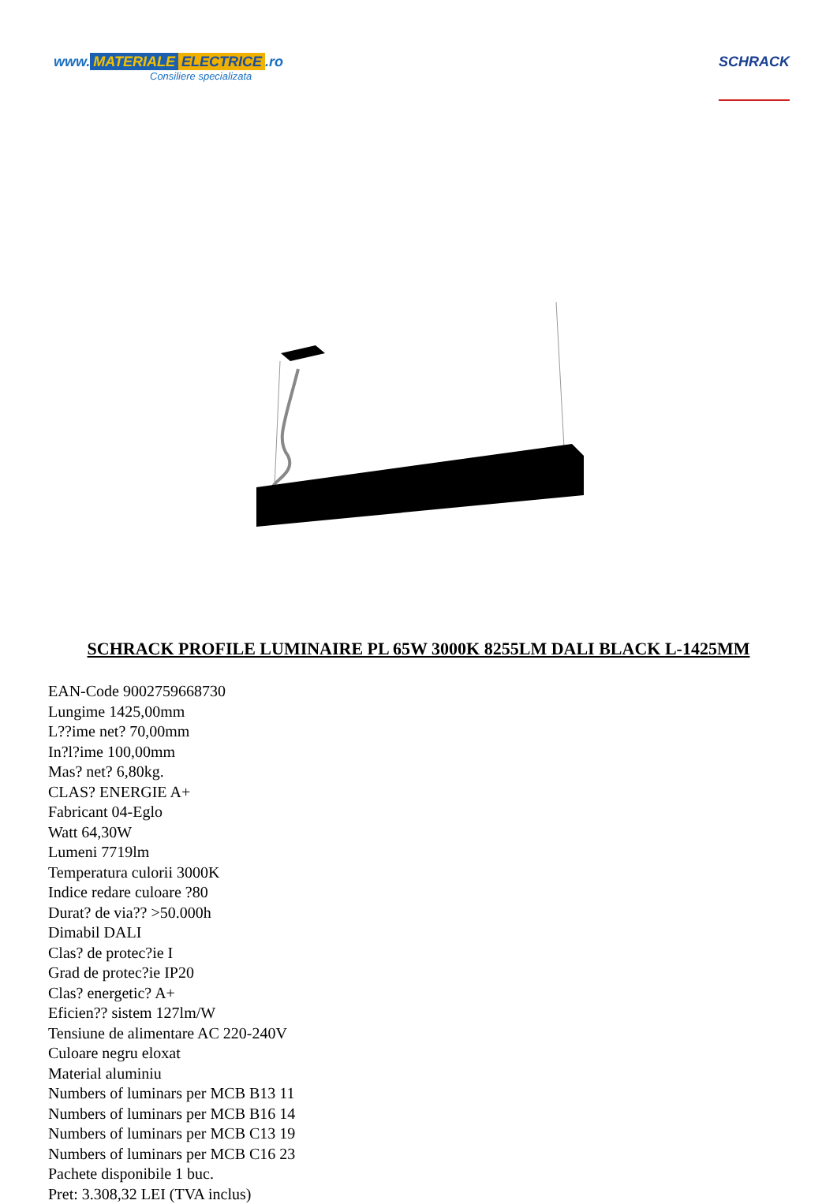www. MATERIALE ELECTRICE.ro
Consiliere specializata
SCHRACK
SCHRACK PROFILE LUMINAIRE PL 65W 3000K 8255LM DALI BLACK L-1425MM
EAN-Code 9002759668730
Lungime 1425,00mm
L??ime net? 70,00mm
In?l?ime 100,00mm
Mas? net? 6,80kg.
CLAS? ENERGIE A+
Fabricant 04-Eglo
Watt 64,30W
Lumeni 7719lm
Temperatura culorii 3000K
Indice redare culoare ?80
Durat? de via?? >50.000h
Dimabil DALI
Clas? de protec?ie I
Grad de protec?ie IP20
Clas? energetic? A+
Eficien?? sistem 127lm/W
Tensiune de alimentare AC 220-240V
Culoare negru eloxat
Material aluminiu
Numbers of luminars per MCB B13 11
Numbers of luminars per MCB B16 14
Numbers of luminars per MCB C13 19
Numbers of luminars per MCB C16 23
Pachete disponibile 1 buc.
Pret: 3.308,32 LEI (TVA inclus)